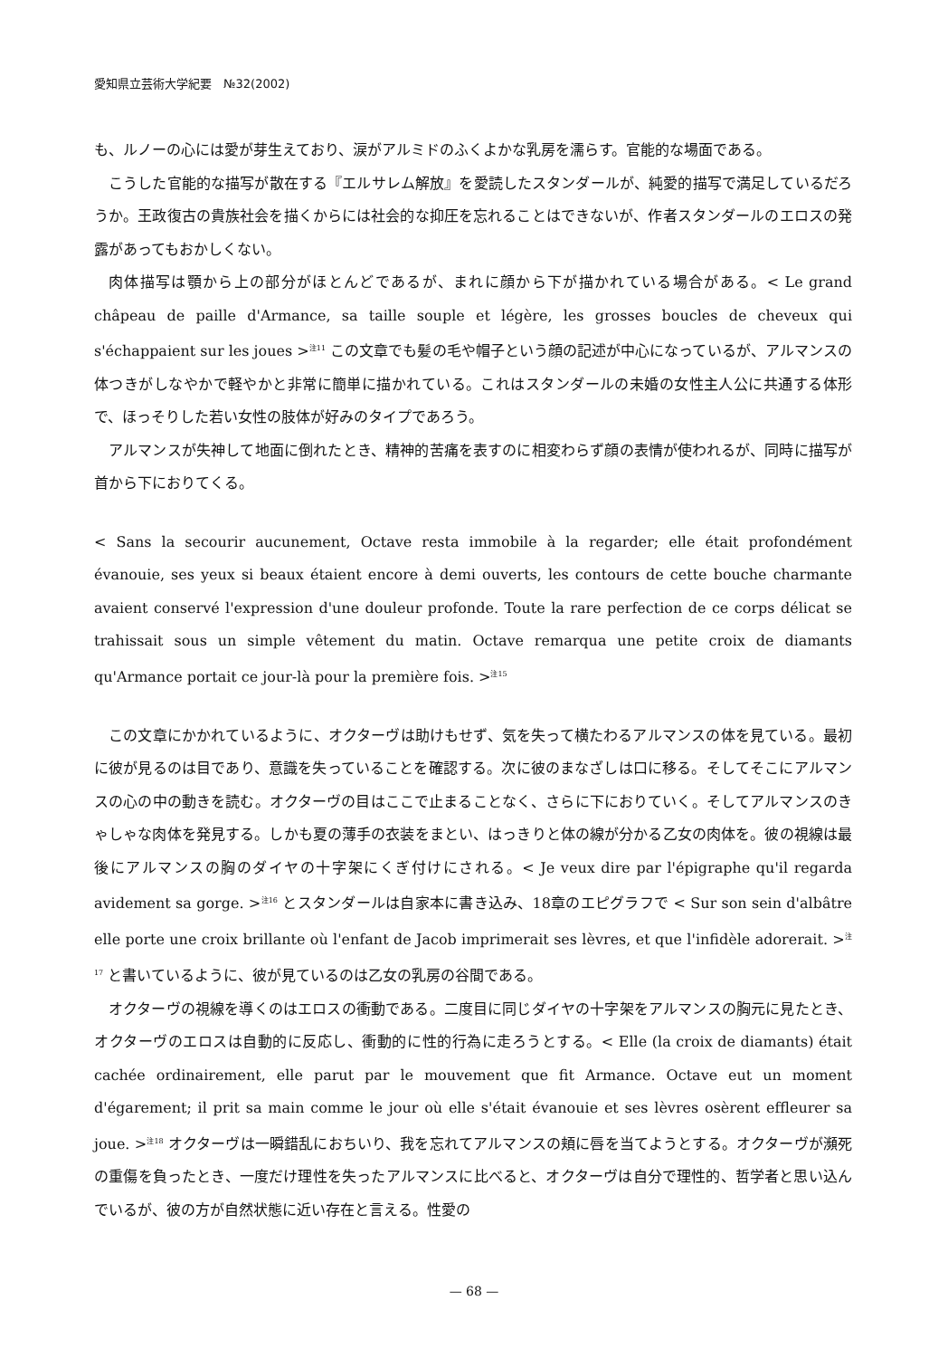愛知県立芸術大学紀要　№32(2002)
も、ルノーの心には愛が芽生えており、涙がアルミドのふくよかな乳房を濡らす。官能的な場面である。
こうした官能的な描写が散在する『エルサレム解放』を愛読したスタンダールが、純愛的描写で満足しているだろうか。王政復古の貴族社会を描くからには社会的な抑圧を忘れることはできないが、作者スタンダールのエロスの発露があってもおかしくない。
肉体描写は顎から上の部分がほとんどであるが、まれに顔から下が描かれている場合がある。< Le grand châpeau de paille d'Armance, sa taille souple et légère, les grosses boucles de cheveux qui s'échappaient sur les joues ><sup>注11</sup> この文章でも髪の毛や帽子という顔の記述が中心になっているが、アルマンスの体つきがしなやかで軽やかと非常に簡単に描かれている。これはスタンダールの未婚の女性主人公に共通する体形で、ほっそりした若い女性の肢体が好みのタイプであろう。
アルマンスが失神して地面に倒れたとき、精神的苦痛を表すのに相変わらず顔の表情が使われるが、同時に描写が首から下におりてくる。
< Sans la secourir aucunement, Octave resta immobile à la regarder; elle était profondément évanouie, ses yeux si beaux étaient encore à demi ouverts, les contours de cette bouche charmante avaient conservé l'expression d'une douleur profonde. Toute la rare perfection de ce corps délicat se trahissait sous un simple vêtement du matin. Octave remarqua une petite croix de diamants qu'Armance portait ce jour-là pour la première fois. ><sup>注15</sup>
この文章にかかれているように、オクターヴは助けもせず、気を失って横たわるアルマンスの体を見ている。最初に彼が見るのは目であり、意識を失っていることを確認する。次に彼のまなざしは口に移る。そしてそこにアルマンスの心の中の動きを読む。オクターヴの目はここで止まることなく、さらに下におりていく。そしてアルマンスのきゃしゃな肉体を発見する。しかも夏の薄手の衣装をまとい、はっきりと体の線が分かる乙女の肉体を。彼の視線は最後にアルマンスの胸のダイヤの十字架にくぎ付けにされる。< Je veux dire par l'épigraphe qu'il regarda avidement sa gorge. ><sup>注16</sup> とスタンダールは自家本に書き込み、18章のエピグラフで < Sur son sein d'albâtre elle porte une croix brillante où l'enfant de Jacob imprimerait ses lèvres, et que l'infidèle adorerait. ><sup>注17</sup> と書いているように、彼が見ているのは乙女の乳房の谷間である。
オクターヴの視線を導くのはエロスの衝動である。二度目に同じダイヤの十字架をアルマンスの胸元に見たとき、オクターヴのエロスは自動的に反応し、衝動的に性的行為に走ろうとする。< Elle (la croix de diamants) était cachée ordinairement, elle parut par le mouvement que fit Armance. Octave eut un moment d'égarement; il prit sa main comme le jour où elle s'était évanouie et ses lèvres osèrent effleurer sa joue. ><sup>注18</sup> オクターヴは一瞬錯乱におちいり、我を忘れてアルマンスの頬に唇を当てようとする。オクターヴが瀕死の重傷を負ったとき、一度だけ理性を失ったアルマンスに比べると、オクターヴは自分で理性的、哲学者と思い込んでいるが、彼の方が自然状態に近い存在と言える。性愛の
— 68 —